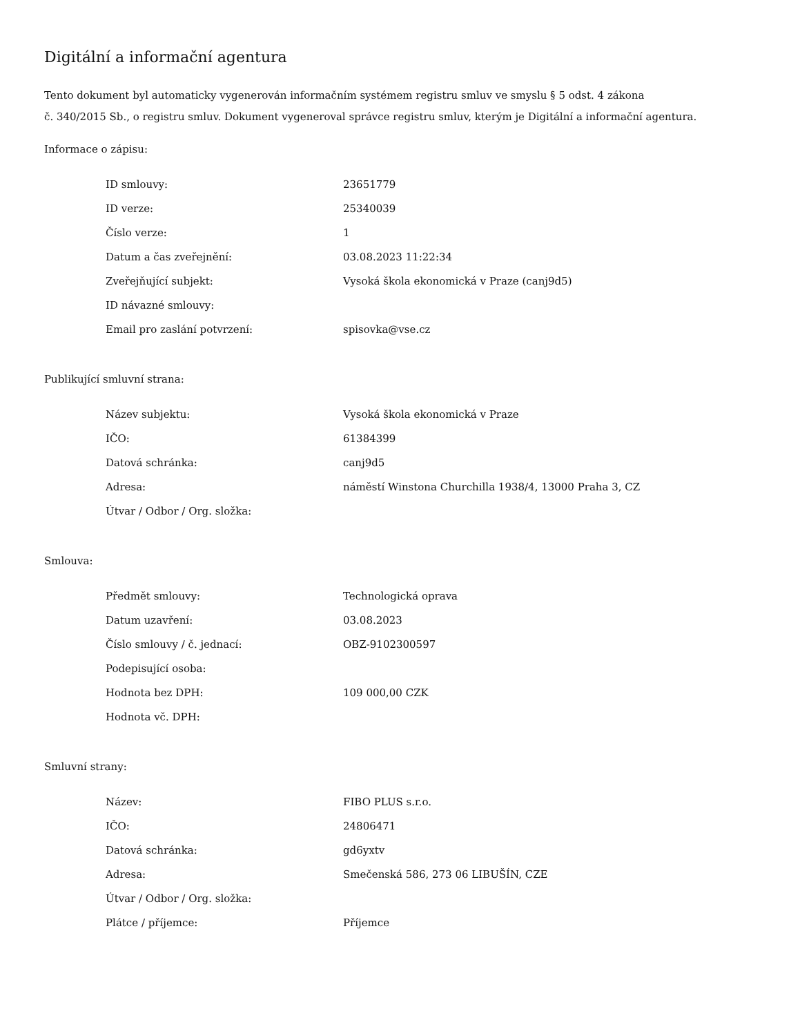Digitální a informační agentura
Tento dokument byl automaticky vygenerován informačním systémem registru smluv ve smyslu § 5 odst. 4 zákona
č. 340/2015 Sb., o registru smluv. Dokument vygeneroval správce registru smluv, kterým je Digitální a informační agentura.
Informace o zápisu:
| ID smlouvy: | 23651779 |
| ID verze: | 25340039 |
| Číslo verze: | 1 |
| Datum a čas zveřejnění: | 03.08.2023 11:22:34 |
| Zveřejňující subjekt: | Vysoká škola ekonomická v Praze (canj9d5) |
| ID návazné smlouvy: | |
| Email pro zaslání potvrzení: | spisovka@vse.cz |
Publikující smluvní strana:
| Název subjektu: | Vysoká škola ekonomická v Praze |
| IČO: | 61384399 |
| Datová schránka: | canj9d5 |
| Adresa: | náměstí Winstona Churchilla 1938/4, 13000 Praha 3, CZ |
| Útvar / Odbor / Org. složka: | |
Smlouva:
| Předmět smlouvy: | Technologická oprava |
| Datum uzavření: | 03.08.2023 |
| Číslo smlouvy / č. jednací: | OBZ-9102300597 |
| Podepisující osoba: | |
| Hodnota bez DPH: | 109 000,00 CZK |
| Hodnota vč. DPH: | |
Smluvní strany:
| Název: | FIBO PLUS s.r.o. |
| IČO: | 24806471 |
| Datová schránka: | gd6yxtv |
| Adresa: | Smečenská 586, 273 06 LIBUŠÍN, CZE |
| Útvar / Odbor / Org. složka: | |
| Plátce / příjemce: | Příjemce |